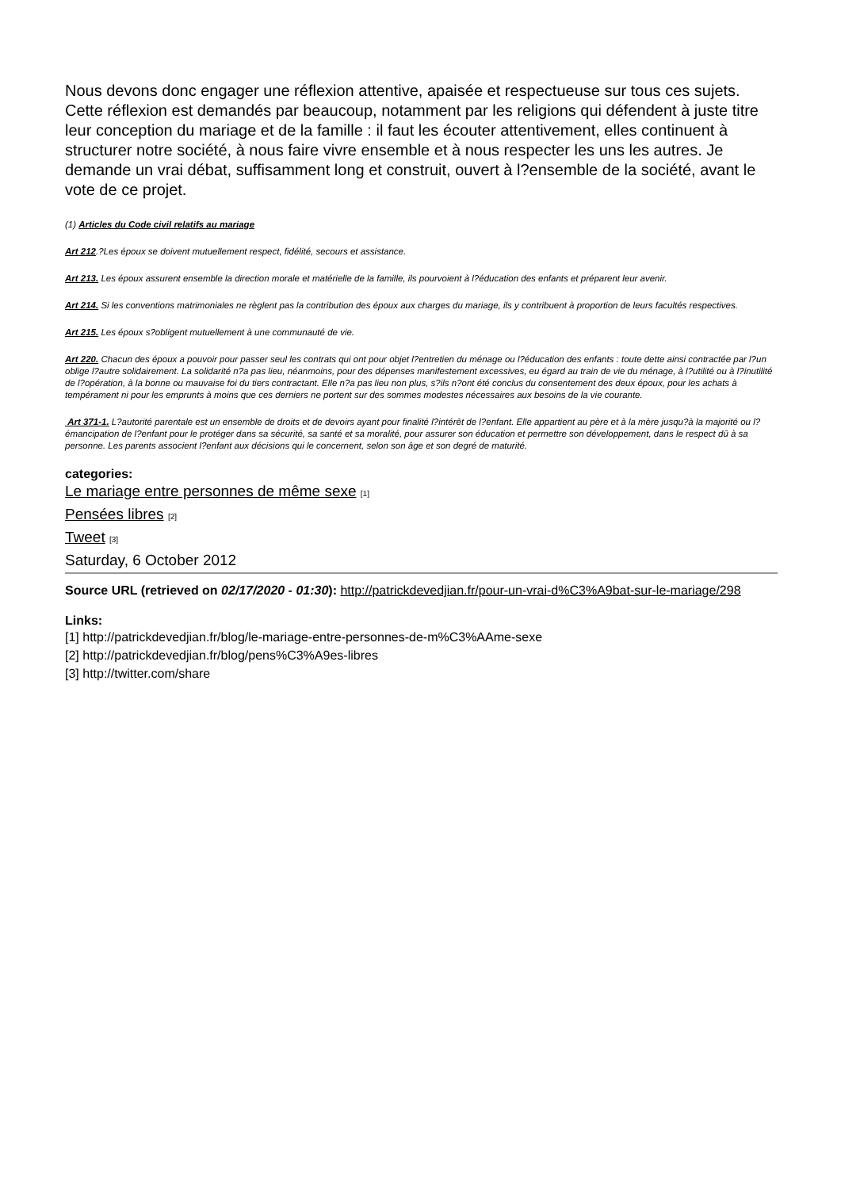Nous devons donc engager une réflexion attentive, apaisée et respectueuse sur tous ces sujets. Cette réflexion est demandés par beaucoup, notamment par les religions qui défendent à juste titre leur conception du mariage et de la famille : il faut les écouter attentivement, elles continuent à structurer notre société, à nous faire vivre ensemble et à nous respecter les uns les autres. Je demande un vrai débat, suffisamment long et construit, ouvert à l?ensemble de la société, avant le vote de ce projet.
(1) Articles du Code civil relatifs au mariage
Art 212.?Les époux se doivent mutuellement respect, fidélité, secours et assistance.
Art 213. Les époux assurent ensemble la direction morale et matérielle de la famille, ils pourvoient à l?éducation des enfants et préparent leur avenir.
Art 214. Si les conventions matrimoniales ne règlent pas la contribution des époux aux charges du mariage, ils y contribuent à proportion de leurs facultés respectives.
Art 215. Les époux s?obligent mutuellement à une communauté de vie.
Art 220. Chacun des époux a pouvoir pour passer seul les contrats qui ont pour objet l?entretien du ménage ou l?éducation des enfants : toute dette ainsi contractée par l?un oblige l?autre solidairement. La solidarité n?a pas lieu, néanmoins, pour des dépenses manifestement excessives, eu égard au train de vie du ménage, à l?utilité ou à l?inutilité de l?opération, à la bonne ou mauvaise foi du tiers contractant. Elle n?a pas lieu non plus, s?ils n?ont été conclus du consentement des deux époux, pour les achats à tempérament ni pour les emprunts à moins que ces derniers ne portent sur des sommes modestes nécessaires aux besoins de la vie courante.
Art 371-1. L?autorité parentale est un ensemble de droits et de devoirs ayant pour finalité l?intérêt de l?enfant. Elle appartient au père et à la mère jusqu?à la majorité ou l?émancipation de l?enfant pour le protéger dans sa sécurité, sa santé et sa moralité, pour assurer son éducation et permettre son développement, dans le respect dû à sa personne. Les parents associent l?enfant aux décisions qui le concernent, selon son âge et son degré de maturité.
categories:
Le mariage entre personnes de même sexe <sup>[1]</sup>
Pensées libres <sup>[2]</sup>
Tweet <sup>[3]</sup>
Saturday, 6 October 2012
Source URL (retrieved on 02/17/2020 - 01:30): http://patrickdevedjian.fr/pour-un-vrai-d%C3%A9bat-sur-le-mariage/298
Links:
[1] http://patrickdevedjian.fr/blog/le-mariage-entre-personnes-de-m%C3%AAme-sexe
[2] http://patrickdevedjian.fr/blog/pens%C3%A9es-libres
[3] http://twitter.com/share